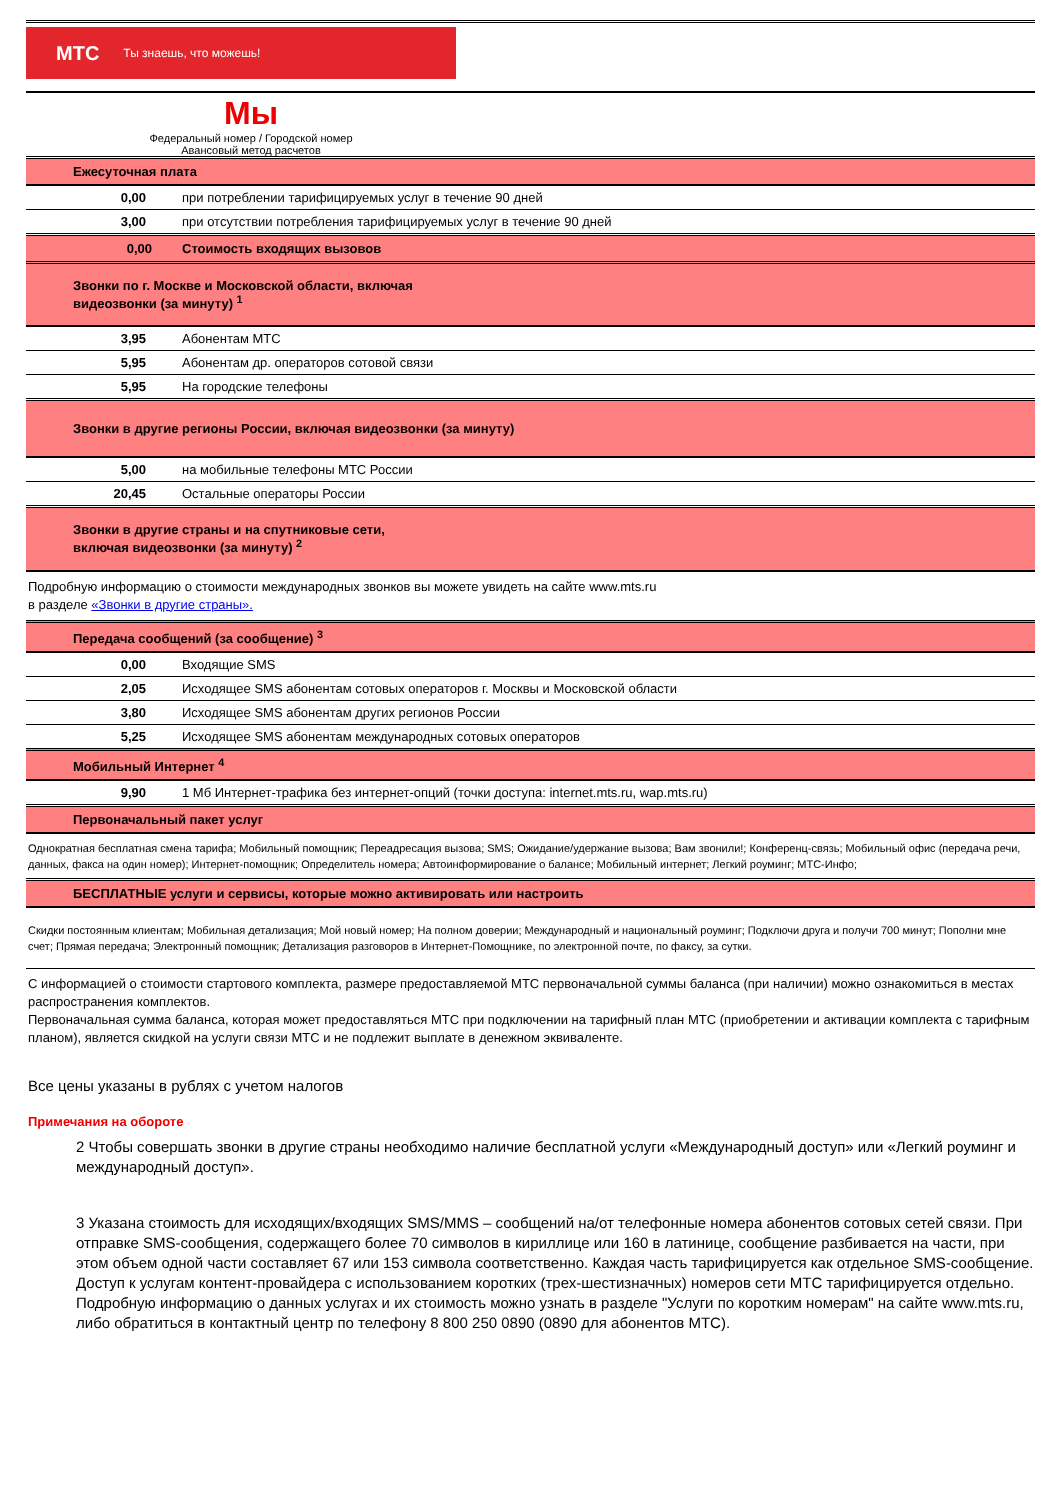МТС Ты знаешь, что можешь!
Мы
Федеральный номер / Городской номер
Авансовый метод расчетов
| Ежесуточная плата | |
| 0,00 | при потреблении тарифицируемых услуг в течение 90 дней |
| 3,00 | при отсутствии потребления тарифицируемых услуг в течение 90 дней |
| 0,00 | Стоимость входящих вызовов |
| Звонки по г. Москве и Московской области, включая видеозвонки (за минуту) <sup>1</sup> | |
| 3,95 | Абонентам МТС |
| 5,95 | Абонентам др. операторов сотовой связи |
| 5,95 | На городские телефоны |
| Звонки в другие регионы России, включая видеозвонки (за минуту) | |
| 5,00 | на мобильные телефоны МТС России |
| 20,45 | Остальные операторы России |
| Звонки в другие страны и на спутниковые сети, включая видеозвонки (за минуту) <sup>2</sup> | |
Подробную информацию о стоимости международных звонков вы можете увидеть на сайте www.mts.ru
в разделе «Звонки в другие страны».
| Передача сообщений (за сообщение) <sup>3</sup> | |
| 0,00 | Входящие SMS |
| 2,05 | Исходящее SMS абонентам сотовых операторов г. Москвы и Московской области |
| 3,80 | Исходящее SMS абонентам других регионов России |
| 5,25 | Исходящее SMS абонентам международных сотовых операторов |
| Мобильный Интернет <sup>4</sup> | |
| 9,90 | 1 Мб Интернет-трафика без интернет-опций (точки доступа: internet.mts.ru, wap.mts.ru) |
| Первоначальный пакет услуг | |
| Однократная бесплатная смена тарифа; Мобильный помощник; Переадресация вызова; SMS; Ожидание/удержание вызова; Вам звонили!; Конференц-связь; Мобильный офис (передача речи, данных, факса на один номер); Интернет-помощник; Определитель номера; Автоинформирование о балансе; Мобильный интернет; Легкий роуминг; МТС-Инфо; | |
| БЕСПЛАТНЫЕ услуги и сервисы, которые можно активировать или настроить | |
| Скидки постоянным клиентам; Мобильная детализация; Мой новый номер; На полном доверии; Международный и национальный роуминг; Подключи друга и получи 700 минут; Пополни мне счет; Прямая передача; Электронный помощник; Детализация разговоров в Интернет-Помощнике, по электронной почте, по факсу, за сутки. | |
С информацией о стоимости стартового комплекта, размере предоставляемой МТС первоначальной суммы баланса (при наличии) можно ознакомиться в местах распространения комплектов.
Первоначальная сумма баланса, которая может предоставляться МТС при подключении на тарифный план МТС (приобретении и активации комплекта с тарифным планом), является скидкой на услуги связи МТС и не подлежит выплате в денежном эквиваленте.
Все цены указаны в рублях с учетом налогов
Примечания на обороте
2 Чтобы совершать звонки в другие страны необходимо наличие бесплатной услуги «Международный доступ» или «Легкий роуминг и международный доступ».
3 Указана стоимость для исходящих/входящих SMS/MMS – сообщений на/от телефонные номера абонентов сотовых сетей связи. При отправке SMS-сообщения, содержащего более 70 символов в кириллице или 160 в латинице, сообщение разбивается на части, при этом объем одной части составляет 67 или 153 символа соответственно. Каждая часть тарифицируется как отдельное SMS-сообщение.
Доступ к услугам контент-провайдера с использованием коротких (трех-шестизначных) номеров сети МТС тарифицируется отдельно. Подробную информацию о данных услугах и их стоимость можно узнать в разделе "Услуги по коротким номерам" на сайте www.mts.ru, либо обратиться в контактный центр по телефону 8 800 250 0890 (0890 для абонентов МТС).